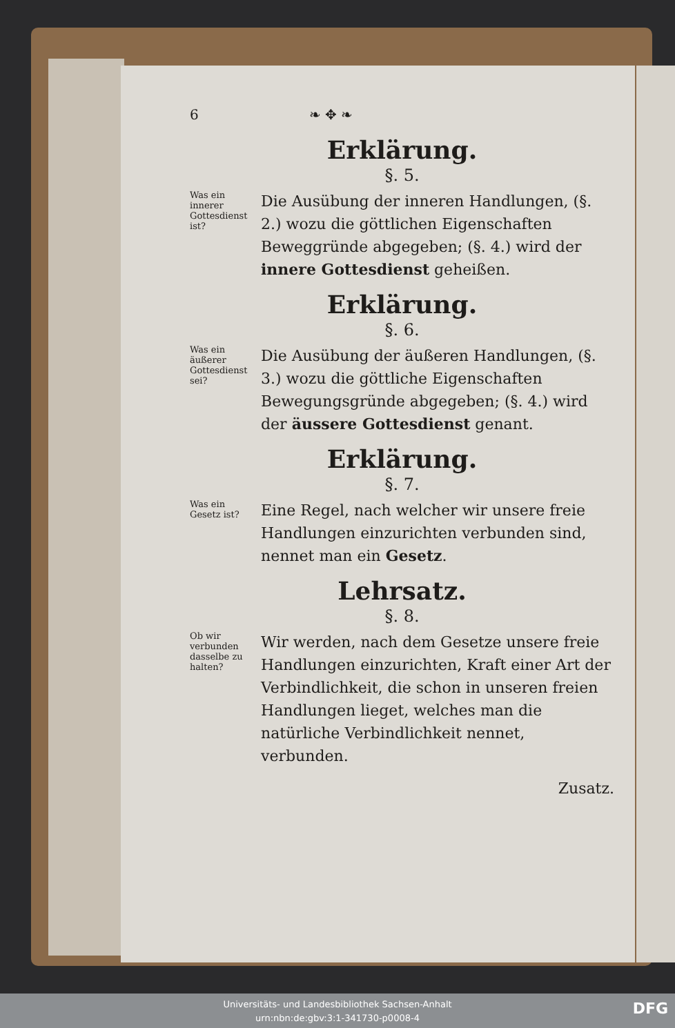6 ❧ ✥ ❧
Erklärung.
§. 5.
Was ein innerer Gottesdienst ist?
Die Ausübung der inneren Handlungen, (§. 2.) wozu die göttlichen Eigenschaften Beweggründe abgegeben; (§. 4.) wird der innere Gottesdienst geheißen.
Erklärung.
§. 6.
Was ein äußerer Gottesdienst sei?
Die Ausübung der äußeren Handlungen, (§. 3.) wozu die göttliche Eigenschaften Bewegungsgründe abgegeben; (§. 4.) wird der äussere Gottesdienst genant.
Erklärung.
§. 7.
Was ein Gesetz ist?
Eine Regel, nach welcher wir unsere freie Handlungen einzurichten verbunden sind, nennet man ein Gesetz.
Lehrsatz.
§. 8.
Ob wir verbunden dasselbe zu halten?
Wir werden, nach dem Gesetze unsere freie Handlungen einzurichten, Kraft einer Art der Verbindlichkeit, die schon in unseren freien Handlungen lieget, welches man die natürliche Verbindlichkeit nennet, verbunden.
Zusatz.
Universitäts- und Landesbibliothek Sachsen-Anhalt
urn:nbn:de:gbv:3:1-341730-p0008-4
DFG